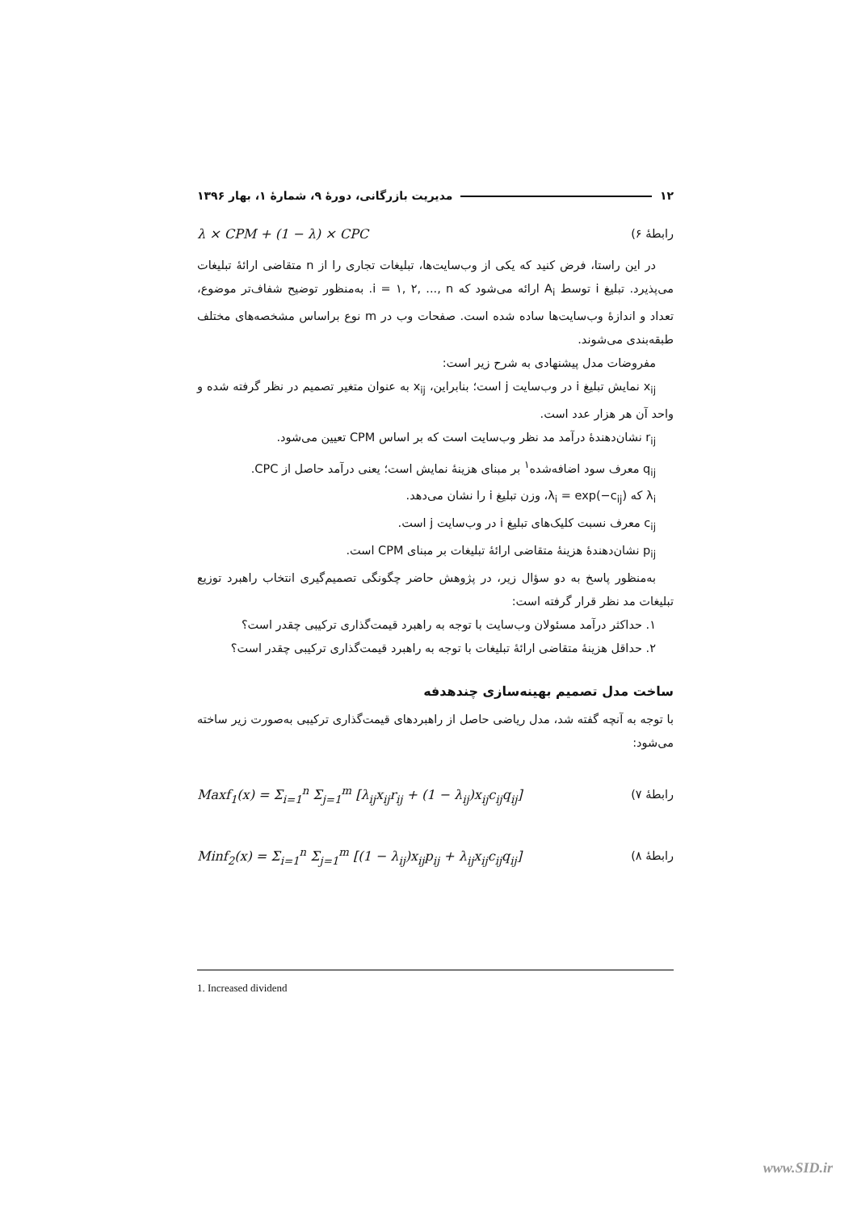۱۲ مدیریت بازرگانی، دورهٔ ۹، شمارهٔ ۱، بهار ۱۳۹۶
رابطهٔ ۶) λ × CPM + (1 − λ) × CPC
در این راستا، فرض کنید که یکی از وب‌سایت‌ها، تبلیغات تجاری را از n متقاضی ارائهٔ تبلیغات می‌پذیرد. تبلیغ i توسط A<sub>i</sub> ارائه می‌شود که i = ۱, ۲, ..., n. به‌منظور توضیح شفاف‌تر موضوع، تعداد و اندازهٔ وب‌سایت‌ها ساده شده است. صفحات وب در m نوع براساس مشخصه‌های مختلف طبقه‌بندی می‌شوند.
مفروضات مدل پیشنهادی به شرح زیر است:
x<sub>ij</sub> نمایش تبلیغ i در وب‌سایت j است؛ بنابراین، x<sub>ij</sub> به عنوان متغیر تصمیم در نظر گرفته شده و واحد آن هر هزار عدد است.
r<sub>ij</sub> نشان‌دهندهٔ درآمد مد نظر وب‌سایت است که بر اساس CPM تعیین می‌شود.
q<sub>ij</sub> معرف سود اضافه‌شده<sup>۱</sup> بر مبنای هزینهٔ نمایش است؛ یعنی درآمد حاصل از CPC.
λ<sub>i</sub> که λ<sub>i</sub> = exp(−c<sub>ij</sub>)، وزن تبلیغ i را نشان می‌دهد.
c<sub>ij</sub> معرف نسبت کلیک‌های تبلیغ i در وب‌سایت j است.
p<sub>ij</sub> نشان‌دهندهٔ هزینهٔ متقاضی ارائهٔ تبلیغات بر مبنای CPM است.
به‌منظور پاسخ به دو سؤال زیر، در پژوهش حاضر چگونگی تصمیم‌گیری انتخاب راهبرد توزیع تبلیغات مد نظر قرار گرفته است:
۱. حداکثر درآمد مسئولان وب‌سایت با توجه به راهبرد قیمت‌گذاری ترکیبی چقدر است؟
۲. حداقل هزینهٔ متقاضی ارائهٔ تبلیغات با توجه به راهبرد قیمت‌گذاری ترکیبی چقدر است؟
ساخت مدل تصمیم بهینه‌سازی چندهدفه
با توجه به آنچه گفته شد، مدل ریاضی حاصل از راهبردهای قیمت‌گذاری ترکیبی به‌صورت زیر ساخته می‌شود:
رابطهٔ ۷) Maxf<sub>1</sub>(x) = Σ<sub>i=1</sub><sup>n</sup> Σ<sub>j=1</sub><sup>m</sup> [λ<sub>ij</sub>x<sub>ij</sub>r<sub>ij</sub> + (1 − λ<sub>ij</sub>)x<sub>ij</sub>c<sub>ij</sub>q<sub>ij</sub>]
رابطهٔ ۸) Minf<sub>2</sub>(x) = Σ<sub>i=1</sub><sup>n</sup> Σ<sub>j=1</sub><sup>m</sup> [(1 − λ<sub>ij</sub>)x<sub>ij</sub>p<sub>ij</sub> + λ<sub>ij</sub>x<sub>ij</sub>c<sub>ij</sub>q<sub>ij</sub>]
1. Increased dividend
www.SID.ir